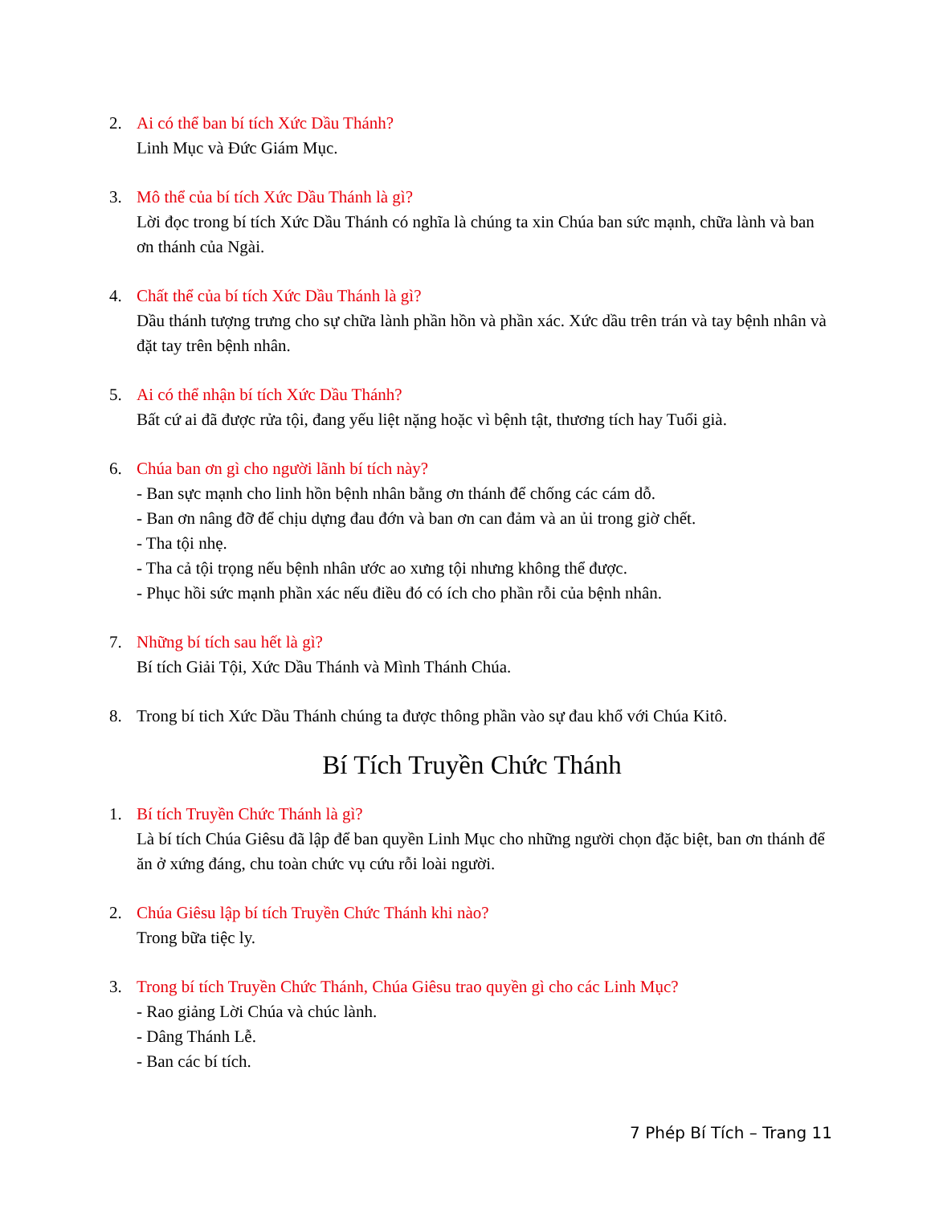2. Ai có thể ban bí tích Xức Dầu Thánh?
Linh Mục và Đức Giám Mục.
3. Mô thể của bí tích Xức Dầu Thánh là gì?
Lời đọc trong bí tích Xức Dầu Thánh có nghĩa là chúng ta xin Chúa ban sức mạnh, chữa lành và ban ơn thánh của Ngài.
4. Chất thể của bí tích Xức Dầu Thánh là gì?
Dầu thánh tượng trưng cho sự chữa lành phần hồn và phần xác. Xức dầu trên trán và tay bệnh nhân và đặt tay trên bệnh nhân.
5. Ai có thể nhận bí tích Xức Dầu Thánh?
Bất cứ ai đã được rửa tội, đang yếu liệt nặng hoặc vì bệnh tật, thương tích hay Tuổi già.
6. Chúa ban ơn gì cho người lãnh bí tích này?
- Ban sực mạnh cho linh hồn bệnh nhân bằng ơn thánh để chống các cám dỗ.
- Ban ơn nâng đỡ để chịu dựng đau đớn và ban ơn can đảm và an ủi trong giờ chết.
- Tha tội nhẹ.
- Tha cả tội trọng nếu bệnh nhân ước ao xưng tội nhưng không thể được.
- Phục hồi sức mạnh phần xác nếu điều đó có ích cho phần rỗi của bệnh nhân.
7. Những bí tích sau hết là gì?
Bí tích Giải Tội, Xức Dầu Thánh và Mình Thánh Chúa.
8. Trong bí tich Xức Dầu Thánh chúng ta được thông phần vào sự đau khổ với Chúa Kitô.
Bí Tích Truyền Chức Thánh
1. Bí tích Truyền Chức Thánh là gì?
Là bí tích Chúa Giêsu đã lập để ban quyền Linh Mục cho những người chọn đặc biệt, ban ơn thánh để ăn ở xứng đáng, chu toàn chức vụ cứu rỗi loài người.
2. Chúa Giêsu lập bí tích Truyền Chức Thánh khi nào?
Trong bữa tiệc ly.
3. Trong bí tích Truyền Chức Thánh, Chúa Giêsu trao quyền gì cho các Linh Mục?
- Rao giảng Lời Chúa và chúc lành.
- Dâng Thánh Lễ.
- Ban các bí tích.
7 Phép Bí Tích – Trang 11